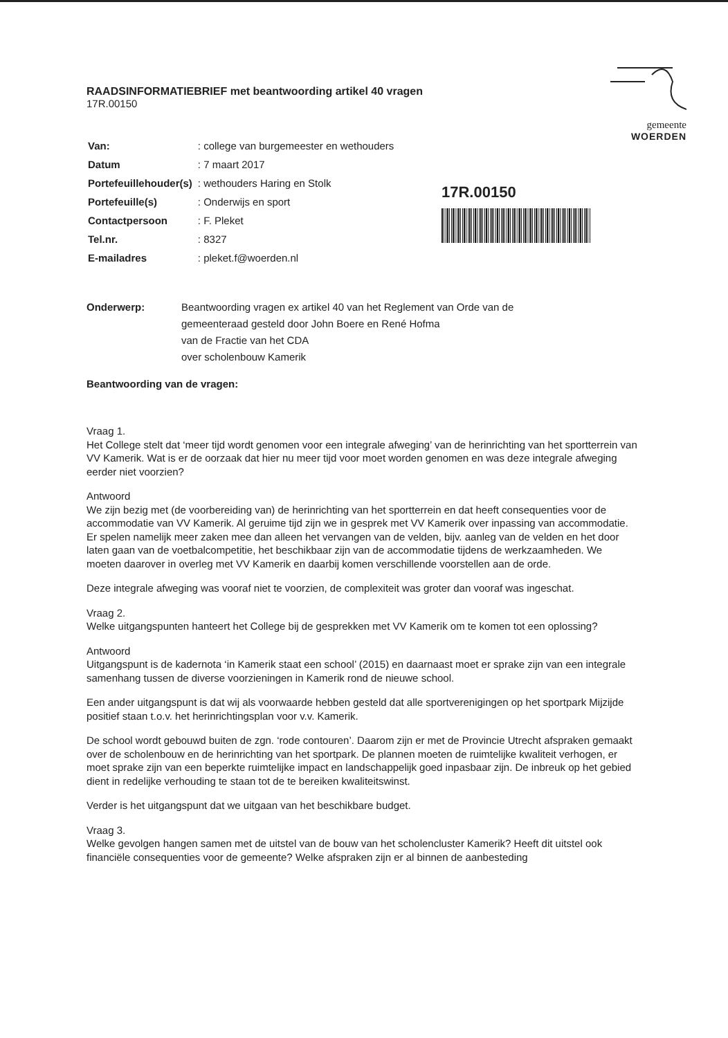gemeente
WOERDEN
17R.00150
RAADSINFORMATIEBRIEF met beantwoording artikel 40 vragen
17R.00150
| Van: | : college van burgemeester en wethouders |
| Datum | : 7 maart 2017 |
| Portefeuillehouder(s) | : wethouders Haring en Stolk |
| Portefeuille(s) | : Onderwijs en sport |
| Contactpersoon | : F. Pleket |
| Tel.nr. | : 8327 |
| E-mailadres | : pleket.f@woerden.nl |
Onderwerp: Beantwoording vragen ex artikel 40 van het Reglement van Orde van de
gemeenteraad gesteld door John Boere en René Hofma
van de Fractie van het CDA
over scholenbouw Kamerik
Beantwoording van de vragen:
Vraag 1.
Het College stelt dat ‘meer tijd wordt genomen voor een integrale afweging’ van de herinrichting van het sportterrein van VV Kamerik. Wat is er de oorzaak dat hier nu meer tijd voor moet worden genomen en was deze integrale afweging eerder niet voorzien?
Antwoord
We zijn bezig met (de voorbereiding van) de herinrichting van het sportterrein en dat heeft consequenties voor de accommodatie van VV Kamerik. Al geruime tijd zijn we in gesprek met VV Kamerik over inpassing van accommodatie. Er spelen namelijk meer zaken mee dan alleen het vervangen van de velden, bijv. aanleg van de velden en het door laten gaan van de voetbalcompetitie, het beschikbaar zijn van de accommodatie tijdens de werkzaamheden. We moeten daarover in overleg met VV Kamerik en daarbij komen verschillende voorstellen aan de orde.
Deze integrale afweging was vooraf niet te voorzien, de complexiteit was groter dan vooraf was ingeschat.
Vraag 2.
Welke uitgangspunten hanteert het College bij de gesprekken met VV Kamerik om te komen tot een oplossing?
Antwoord
Uitgangspunt is de kadernota ‘in Kamerik staat een school’ (2015) en daarnaast moet er sprake zijn van een integrale samenhang tussen de diverse voorzieningen in Kamerik rond de nieuwe school.
Een ander uitgangspunt is dat wij als voorwaarde hebben gesteld dat alle sportverenigingen op het sportpark Mijzijde positief staan t.o.v. het herinrichtingsplan voor v.v. Kamerik.
De school wordt gebouwd buiten de zgn. ‘rode contouren’. Daarom zijn er met de Provincie Utrecht afspraken gemaakt over de scholenbouw en de herinrichting van het sportpark. De plannen moeten de ruimtelijke kwaliteit verhogen, er moet sprake zijn van een beperkte ruimtelijke impact en landschappelijk goed inpasbaar zijn. De inbreuk op het gebied dient in redelijke verhouding te staan tot de te bereiken kwaliteitswinst.
Verder is het uitgangspunt dat we uitgaan van het beschikbare budget.
Vraag 3.
Welke gevolgen hangen samen met de uitstel van de bouw van het scholencluster Kamerik? Heeft dit uitstel ook financiële consequenties voor de gemeente? Welke afspraken zijn er al binnen de aanbesteding